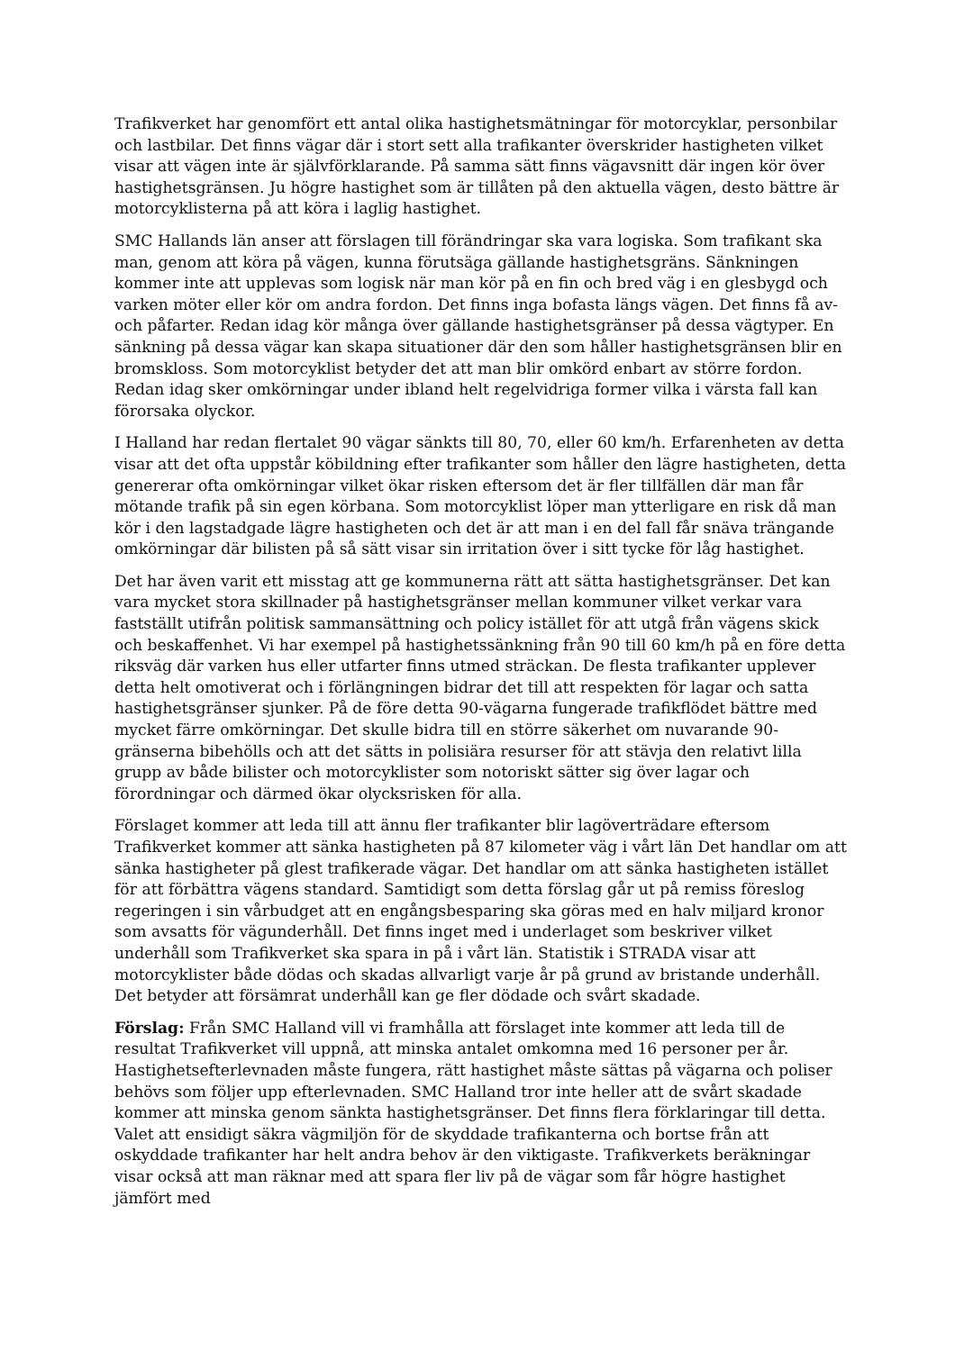Trafikverket har genomfört ett antal olika hastighetsmätningar för motorcyklar, personbilar och lastbilar. Det finns vägar där i stort sett alla trafikanter överskrider hastigheten vilket visar att vägen inte är självförklarande. På samma sätt finns vägavsnitt där ingen kör över hastighetsgränsen. Ju högre hastighet som är tillåten på den aktuella vägen, desto bättre är motorcyklisterna på att köra i laglig hastighet.
SMC Hallands län anser att förslagen till förändringar ska vara logiska. Som trafikant ska man, genom att köra på vägen, kunna förutsäga gällande hastighetsgräns. Sänkningen kommer inte att upplevas som logisk när man kör på en fin och bred väg i en glesbygd och varken möter eller kör om andra fordon. Det finns inga bofasta längs vägen. Det finns få av- och påfarter. Redan idag kör många över gällande hastighetsgränser på dessa vägtyper. En sänkning på dessa vägar kan skapa situationer där den som håller hastighetsgränsen blir en bromskloss. Som motorcyklist betyder det att man blir omkörd enbart av större fordon. Redan idag sker omkörningar under ibland helt regelvidriga former vilka i värsta fall kan förorsaka olyckor.
I Halland har redan flertalet 90 vägar sänkts till 80, 70, eller 60 km/h. Erfarenheten av detta visar att det ofta uppstår köbildning efter trafikanter som håller den lägre hastigheten, detta genererar ofta omkörningar vilket ökar risken eftersom det är fler tillfällen där man får mötande trafik på sin egen körbana. Som motorcyklist löper man ytterligare en risk då man kör i den lagstadgade lägre hastigheten och det är att man i en del fall får snäva trängande omkörningar där bilisten på så sätt visar sin irritation över i sitt tycke för låg hastighet.
Det har även varit ett misstag att ge kommunerna rätt att sätta hastighetsgränser. Det kan vara mycket stora skillnader på hastighetsgränser mellan kommuner vilket verkar vara fastställt utifrån politisk sammansättning och policy istället för att utgå från vägens skick och beskaffenhet. Vi har exempel på hastighetssänkning från 90 till 60 km/h på en före detta riksväg där varken hus eller utfarter finns utmed sträckan. De flesta trafikanter upplever detta helt omotiverat och i förlängningen bidrar det till att respekten för lagar och satta hastighetsgränser sjunker. På de före detta 90-vägarna fungerade trafikflödet bättre med mycket färre omkörningar. Det skulle bidra till en större säkerhet om nuvarande 90-gränserna bibehölls och att det sätts in polisiära resurser för att stävja den relativt lilla grupp av både bilister och motorcyklister som notoriskt sätter sig över lagar och förordningar och därmed ökar olycksrisken för alla.
Förslaget kommer att leda till att ännu fler trafikanter blir lagöverträdare eftersom Trafikverket kommer att sänka hastigheten på 87 kilometer väg i vårt län Det handlar om att sänka hastigheter på glest trafikerade vägar. Det handlar om att sänka hastigheten istället för att förbättra vägens standard. Samtidigt som detta förslag går ut på remiss föreslog regeringen i sin vårbudget att en engångsbesparing ska göras med en halv miljard kronor som avsatts för vägunderhåll. Det finns inget med i underlaget som beskriver vilket underhåll som Trafikverket ska spara in på i vårt län. Statistik i STRADA visar att motorcyklister både dödas och skadas allvarligt varje år på grund av bristande underhåll. Det betyder att försämrat underhåll kan ge fler dödade och svårt skadade.
Förslag: Från SMC Halland vill vi framhålla att förslaget inte kommer att leda till de resultat Trafikverket vill uppnå, att minska antalet omkomna med 16 personer per år. Hastighetsefterlevnaden måste fungera, rätt hastighet måste sättas på vägarna och poliser behövs som följer upp efterlevnaden. SMC Halland tror inte heller att de svårt skadade kommer att minska genom sänkta hastighetsgränser. Det finns flera förklaringar till detta. Valet att ensidigt säkra vägmiljön för de skyddade trafikanterna och bortse från att oskyddade trafikanter har helt andra behov är den viktigaste. Trafikverkets beräkningar visar också att man räknar med att spara fler liv på de vägar som får högre hastighet jämfört med